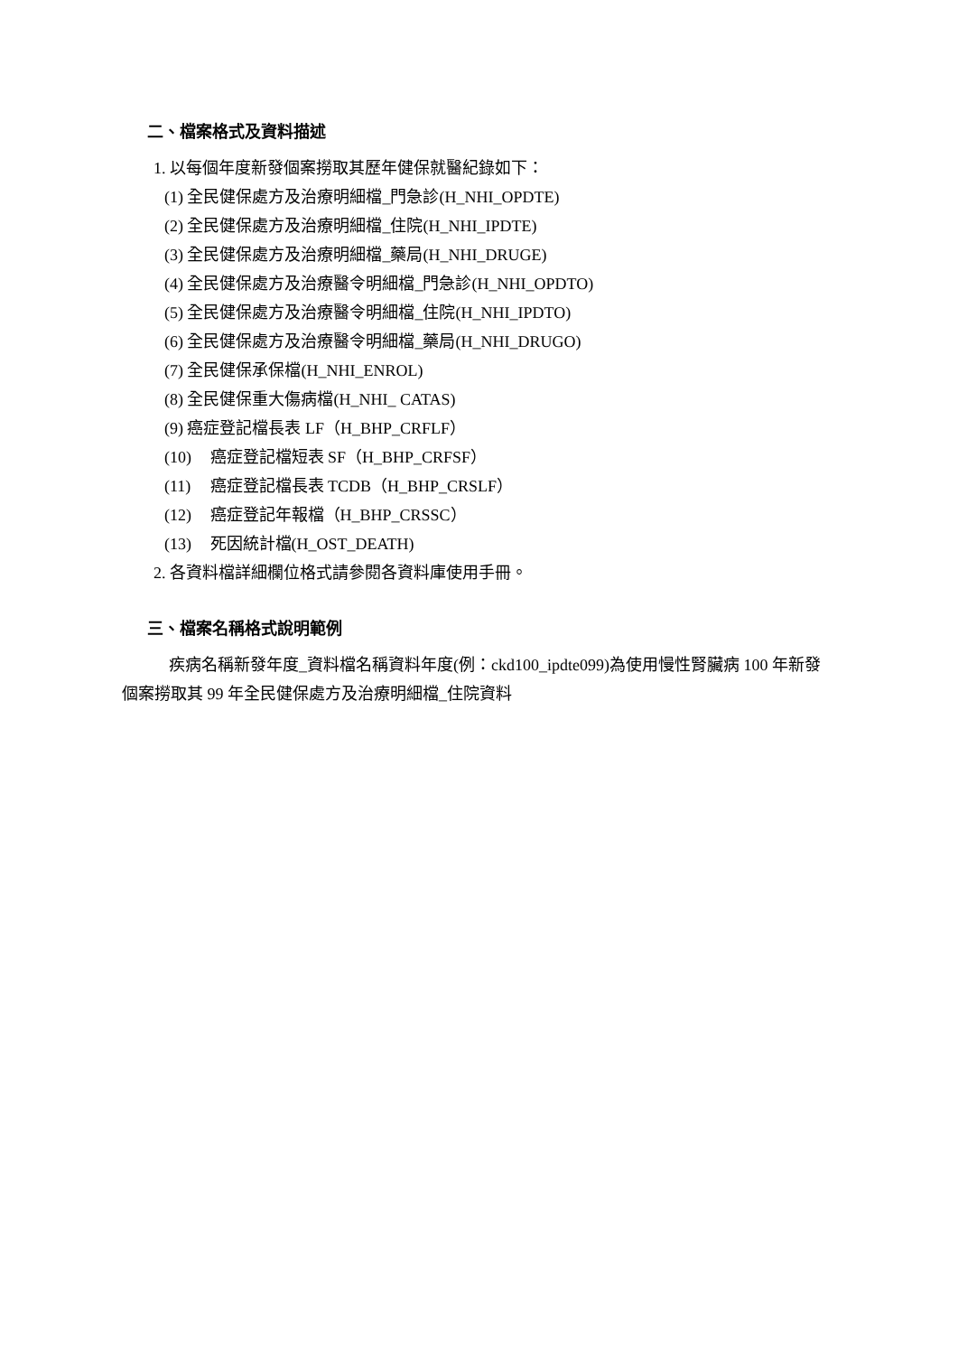二、檔案格式及資料描述
1. 以每個年度新發個案撈取其歷年健保就醫紀錄如下：
(1) 全民健保處方及治療明細檔_門急診(H_NHI_OPDTE)
(2) 全民健保處方及治療明細檔_住院(H_NHI_IPDTE)
(3) 全民健保處方及治療明細檔_藥局(H_NHI_DRUGE)
(4) 全民健保處方及治療醫令明細檔_門急診(H_NHI_OPDTO)
(5) 全民健保處方及治療醫令明細檔_住院(H_NHI_IPDTO)
(6) 全民健保處方及治療醫令明細檔_藥局(H_NHI_DRUGO)
(7) 全民健保承保檔(H_NHI_ENROL)
(8) 全民健保重大傷病檔(H_NHI_ CATAS)
(9) 癌症登記檔長表 LF（H_BHP_CRFLF）
(10) 癌症登記檔短表 SF（H_BHP_CRFSF）
(11) 癌症登記檔長表 TCDB（H_BHP_CRSLF）
(12) 癌症登記年報檔（H_BHP_CRSSC）
(13) 死因統計檔(H_OST_DEATH)
2. 各資料檔詳細欄位格式請參閱各資料庫使用手冊。
三、檔案名稱格式說明範例
疾病名稱新發年度_資料檔名稱資料年度(例：ckd100_ipdte099)為使用慢性腎臟病 100 年新發個案撈取其 99 年全民健保處方及治療明細檔_住院資料